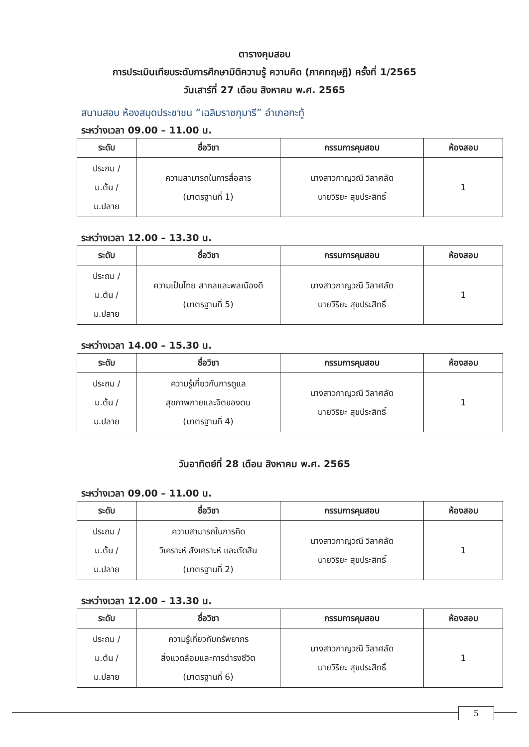ตารางคุมสอบ
การประเมินเทียบระดับการศึกษามิติความรู้ ความคิด (ภาคทฤษฎี) ครั้งที่ 1/2565
วันเสาร์ที่ 27 เดือน สิงหาคม พ.ศ. 2565
สนามสอบ ห้องสมุดประชาชน “เฉลิมราชกุมารี” อำเภอกะทู้
ระหว่างเวลา 09.00 – 11.00 น.
| ระดับ | ชื่อวิชา | กรรมการคุมสอบ | ห้องสอบ |
| --- | --- | --- | --- |
| ประถม / ม.ต้น / ม.ปลาย | ความสามารถในการสื่อสาร (มาตรฐานที่ 1) | นางสาวกาญวณี วิลาศลัด นายวิริยะ สุขประสิทธิ์ | 1 |
ระหว่างเวลา 12.00 – 13.30 น.
| ระดับ | ชื่อวิชา | กรรมการคุมสอบ | ห้องสอบ |
| --- | --- | --- | --- |
| ประถม / ม.ต้น / ม.ปลาย | ความเป็นไทย สากลและพลเมืองดี (มาตรฐานที่ 5) | นางสาวกาญวณี วิลาศลัด นายวิริยะ สุขประสิทธิ์ | 1 |
ระหว่างเวลา 14.00 – 15.30 น.
| ระดับ | ชื่อวิชา | กรรมการคุมสอบ | ห้องสอบ |
| --- | --- | --- | --- |
| ประถม / ม.ต้น / ม.ปลาย | ความรู้เกี่ยวกับการดูแล สุขภาพกายและจิตของตน (มาตรฐานที่ 4) | นางสาวกาญวณี วิลาศลัด นายวิริยะ สุขประสิทธิ์ | 1 |
วันอาทิตย์ที่ 28 เดือน สิงหาคม พ.ศ. 2565
ระหว่างเวลา 09.00 – 11.00 น.
| ระดับ | ชื่อวิชา | กรรมการคุมสอบ | ห้องสอบ |
| --- | --- | --- | --- |
| ประถม / ม.ต้น / ม.ปลาย | ความสามารถในการคิด วิเคราะห์ สังเคราะห์ และตัดสิน (มาตรฐานที่ 2) | นางสาวกาญวณี วิลาศลัด นายวิริยะ สุขประสิทธิ์ | 1 |
ระหว่างเวลา 12.00 – 13.30 น.
| ระดับ | ชื่อวิชา | กรรมการคุมสอบ | ห้องสอบ |
| --- | --- | --- | --- |
| ประถม / ม.ต้น / ม.ปลาย | ความรู้เกี่ยวกับทรัพยากร สิ่งแวดล้อมและการดำรงชีวิต (มาตรฐานที่ 6) | นางสาวกาญวณี วิลาศลัด นายวิริยะ สุขประสิทธิ์ | 1 |
5